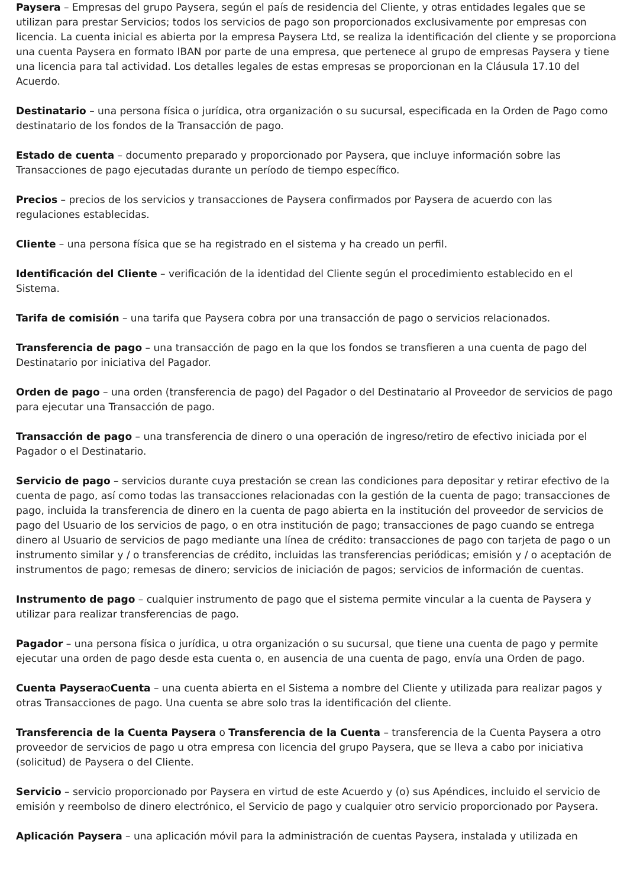Paysera – Empresas del grupo Paysera, según el país de residencia del Cliente, y otras entidades legales que se utilizan para prestar Servicios; todos los servicios de pago son proporcionados exclusivamente por empresas con licencia. La cuenta inicial es abierta por la empresa Paysera Ltd, se realiza la identificación del cliente y se proporciona una cuenta Paysera en formato IBAN por parte de una empresa, que pertenece al grupo de empresas Paysera y tiene una licencia para tal actividad. Los detalles legales de estas empresas se proporcionan en la Cláusula 17.10 del Acuerdo.
Destinatario – una persona física o jurídica, otra organización o su sucursal, especificada en la Orden de Pago como destinatario de los fondos de la Transacción de pago.
Estado de cuenta – documento preparado y proporcionado por Paysera, que incluye información sobre las Transacciones de pago ejecutadas durante un período de tiempo específico.
Precios – precios de los servicios y transacciones de Paysera confirmados por Paysera de acuerdo con las regulaciones establecidas.
Cliente – una persona física que se ha registrado en el sistema y ha creado un perfil.
Identificación del Cliente – verificación de la identidad del Cliente según el procedimiento establecido en el Sistema.
Tarifa de comisión – una tarifa que Paysera cobra por una transacción de pago o servicios relacionados.
Transferencia de pago – una transacción de pago en la que los fondos se transfieren a una cuenta de pago del Destinatario por iniciativa del Pagador.
Orden de pago – una orden (transferencia de pago) del Pagador o del Destinatario al Proveedor de servicios de pago para ejecutar una Transacción de pago.
Transacción de pago – una transferencia de dinero o una operación de ingreso/retiro de efectivo iniciada por el Pagador o el Destinatario.
Servicio de pago – servicios durante cuya prestación se crean las condiciones para depositar y retirar efectivo de la cuenta de pago, así como todas las transacciones relacionadas con la gestión de la cuenta de pago; transacciones de pago, incluida la transferencia de dinero en la cuenta de pago abierta en la institución del proveedor de servicios de pago del Usuario de los servicios de pago, o en otra institución de pago; transacciones de pago cuando se entrega dinero al Usuario de servicios de pago mediante una línea de crédito: transacciones de pago con tarjeta de pago o un instrumento similar y / o transferencias de crédito, incluidas las transferencias periódicas; emisión y / o aceptación de instrumentos de pago; remesas de dinero; servicios de iniciación de pagos; servicios de información de cuentas.
Instrumento de pago – cualquier instrumento de pago que el sistema permite vincular a la cuenta de Paysera y utilizar para realizar transferencias de pago.
Pagador – una persona física o jurídica, u otra organización o su sucursal, que tiene una cuenta de pago y permite ejecutar una orden de pago desde esta cuenta o, en ausencia de una cuenta de pago, envía una Orden de pago.
Cuenta PayseraoCuenta – una cuenta abierta en el Sistema a nombre del Cliente y utilizada para realizar pagos y otras Transacciones de pago. Una cuenta se abre solo tras la identificación del cliente.
Transferencia de la Cuenta Paysera o Transferencia de la Cuenta – transferencia de la Cuenta Paysera a otro proveedor de servicios de pago u otra empresa con licencia del grupo Paysera, que se lleva a cabo por iniciativa (solicitud) de Paysera o del Cliente.
Servicio – servicio proporcionado por Paysera en virtud de este Acuerdo y (o) sus Apéndices, incluido el servicio de emisión y reembolso de dinero electrónico, el Servicio de pago y cualquier otro servicio proporcionado por Paysera.
Aplicación Paysera – una aplicación móvil para la administración de cuentas Paysera, instalada y utilizada en